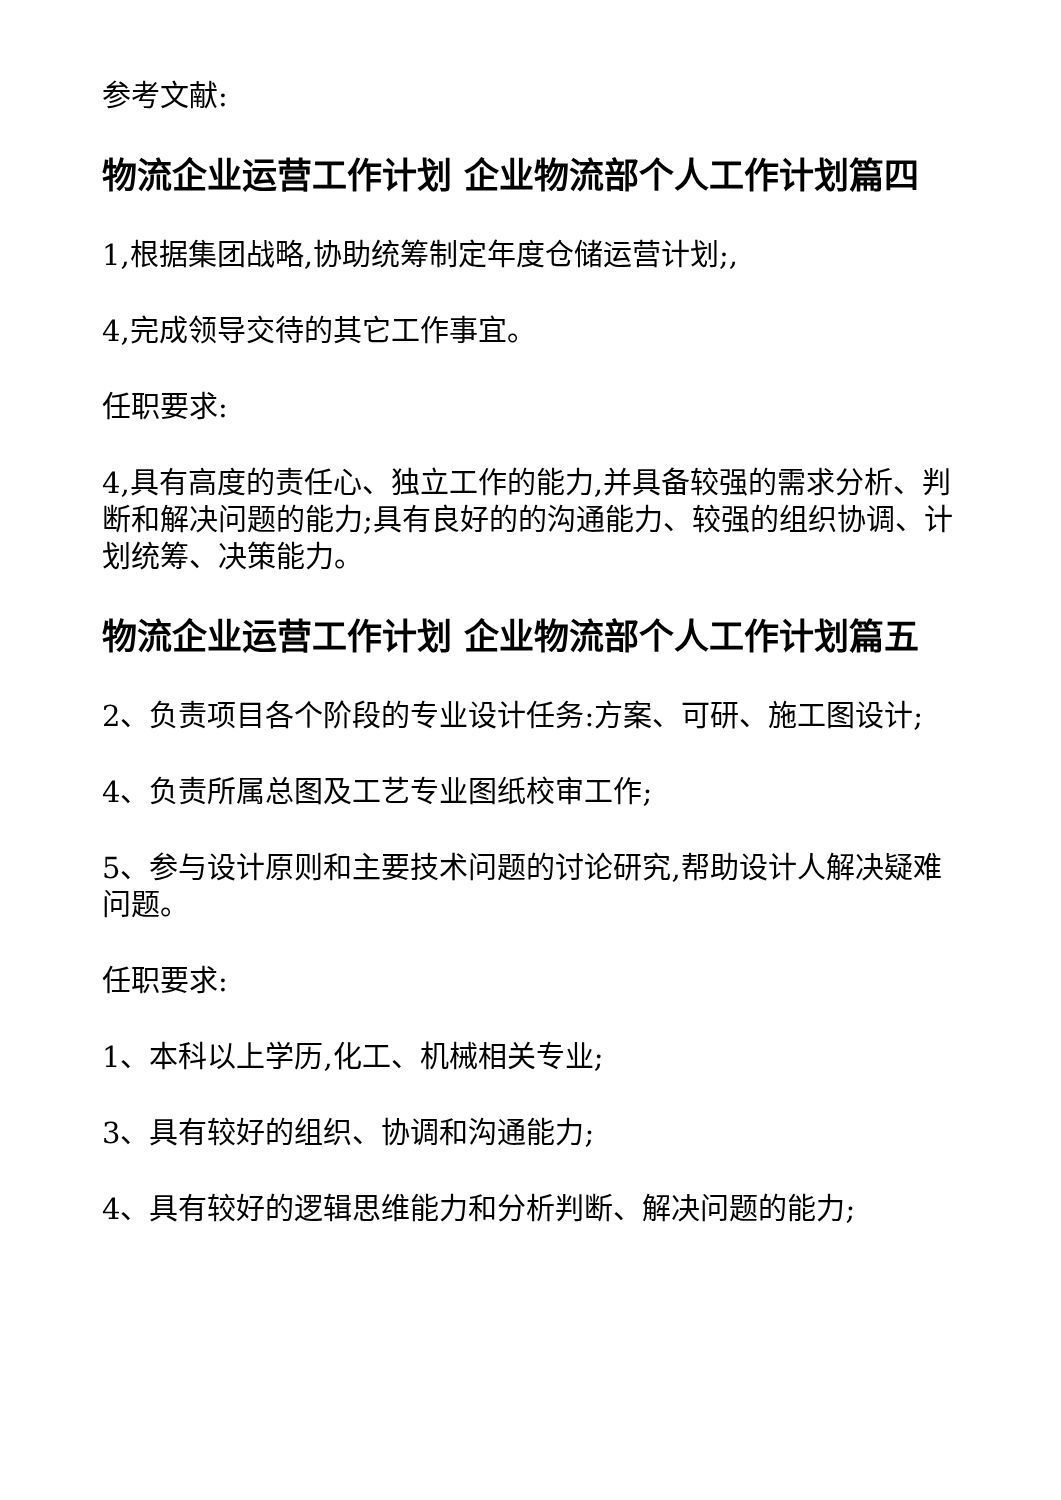参考文献:
物流企业运营工作计划 企业物流部个人工作计划篇四
1,根据集团战略,协助统筹制定年度仓储运营计划;,
4,完成领导交待的其它工作事宜。
任职要求:
4,具有高度的责任心、独立工作的能力,并具备较强的需求分析、判断和解决问题的能力;具有良好的的沟通能力、较强的组织协调、计划统筹、决策能力。
物流企业运营工作计划 企业物流部个人工作计划篇五
2、负责项目各个阶段的专业设计任务:方案、可研、施工图设计;
4、负责所属总图及工艺专业图纸校审工作;
5、参与设计原则和主要技术问题的讨论研究,帮助设计人解决疑难问题。
任职要求:
1、本科以上学历,化工、机械相关专业;
3、具有较好的组织、协调和沟通能力;
4、具有较好的逻辑思维能力和分析判断、解决问题的能力;